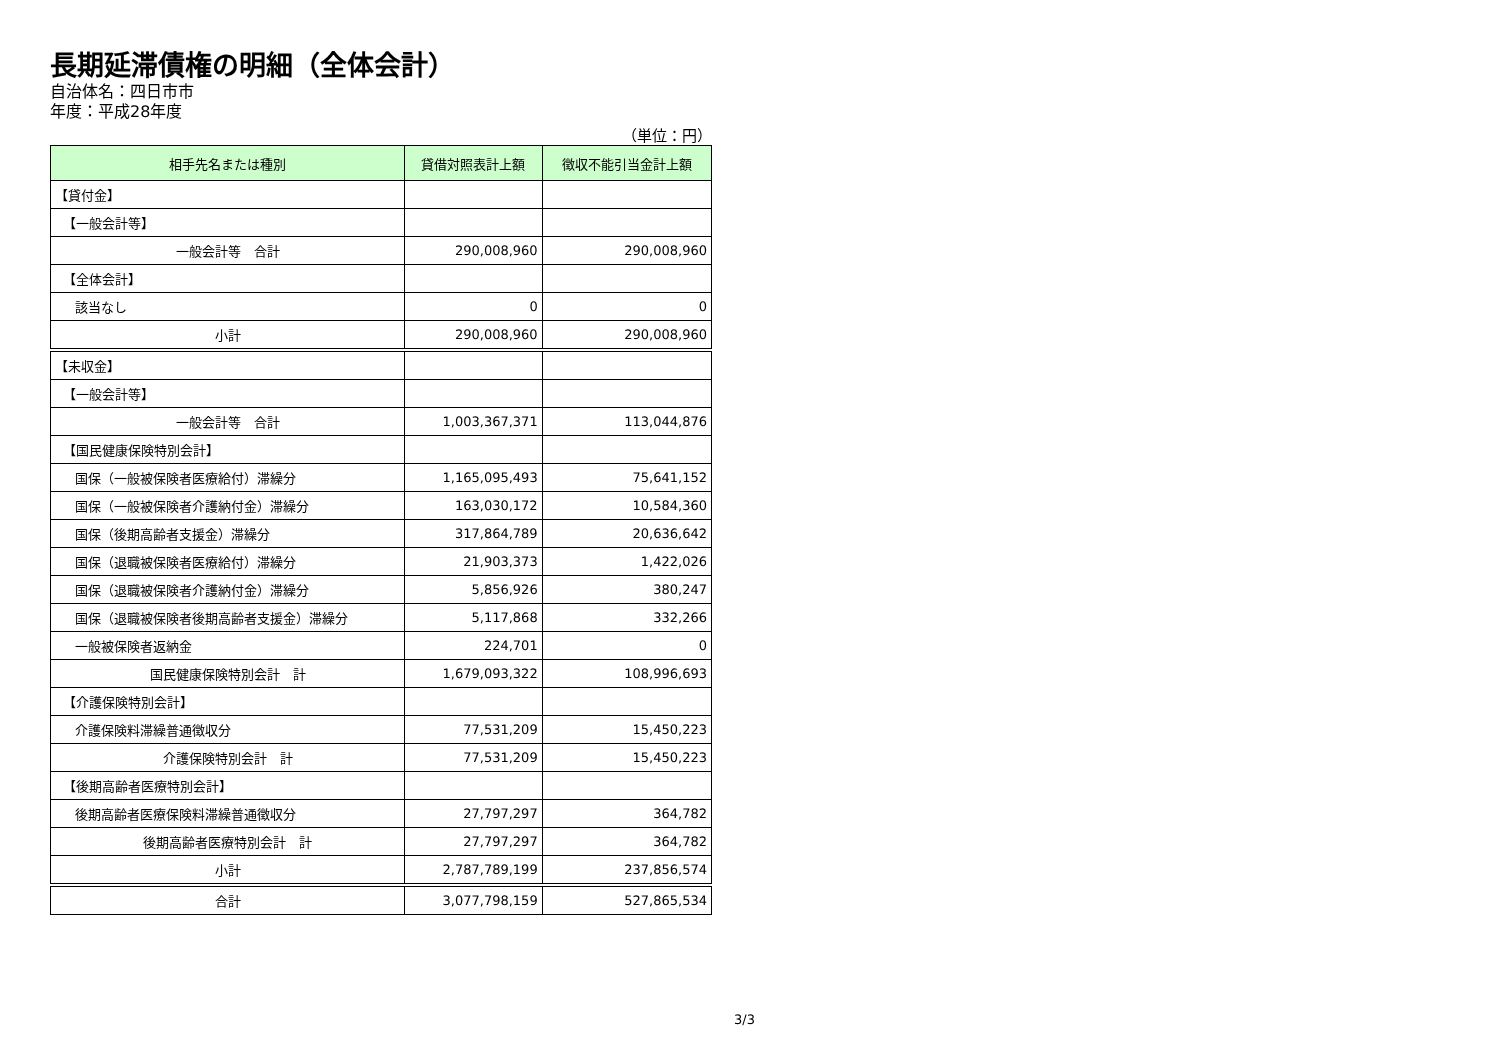長期延滞債権の明細（全体会計）
自治体名：四日市市
年度：平成28年度
（単位：円）
| 相手先名または種別 | 貸借対照表計上額 | 徴収不能引当金計上額 |
| --- | --- | --- |
| 【貸付金】 | | |
| 【一般会計等】 | | |
| 一般会計等 合計 | 290,008,960 | 290,008,960 |
| 【全体会計】 | | |
| 該当なし | 0 | 0 |
| 小計 | 290,008,960 | 290,008,960 |
| 【未収金】 | | |
| 【一般会計等】 | | |
| 一般会計等 合計 | 1,003,367,371 | 113,044,876 |
| 【国民健康保険特別会計】 | | |
| 国保（一般被保険者医療給付）滞繰分 | 1,165,095,493 | 75,641,152 |
| 国保（一般被保険者介護納付金）滞繰分 | 163,030,172 | 10,584,360 |
| 国保（後期高齢者支援金）滞繰分 | 317,864,789 | 20,636,642 |
| 国保（退職被保険者医療給付）滞繰分 | 21,903,373 | 1,422,026 |
| 国保（退職被保険者介護納付金）滞繰分 | 5,856,926 | 380,247 |
| 国保（退職被保険者後期高齢者支援金）滞繰分 | 5,117,868 | 332,266 |
| 一般被保険者返納金 | 224,701 | 0 |
| 国民健康保険特別会計 計 | 1,679,093,322 | 108,996,693 |
| 【介護保険特別会計】 | | |
| 介護保険料滞繰普通徴収分 | 77,531,209 | 15,450,223 |
| 介護保険特別会計 計 | 77,531,209 | 15,450,223 |
| 【後期高齢者医療特別会計】 | | |
| 後期高齢者医療保険料滞繰普通徴収分 | 27,797,297 | 364,782 |
| 後期高齢者医療特別会計 計 | 27,797,297 | 364,782 |
| 小計 | 2,787,789,199 | 237,856,574 |
| 合計 | 3,077,798,159 | 527,865,534 |
3/3